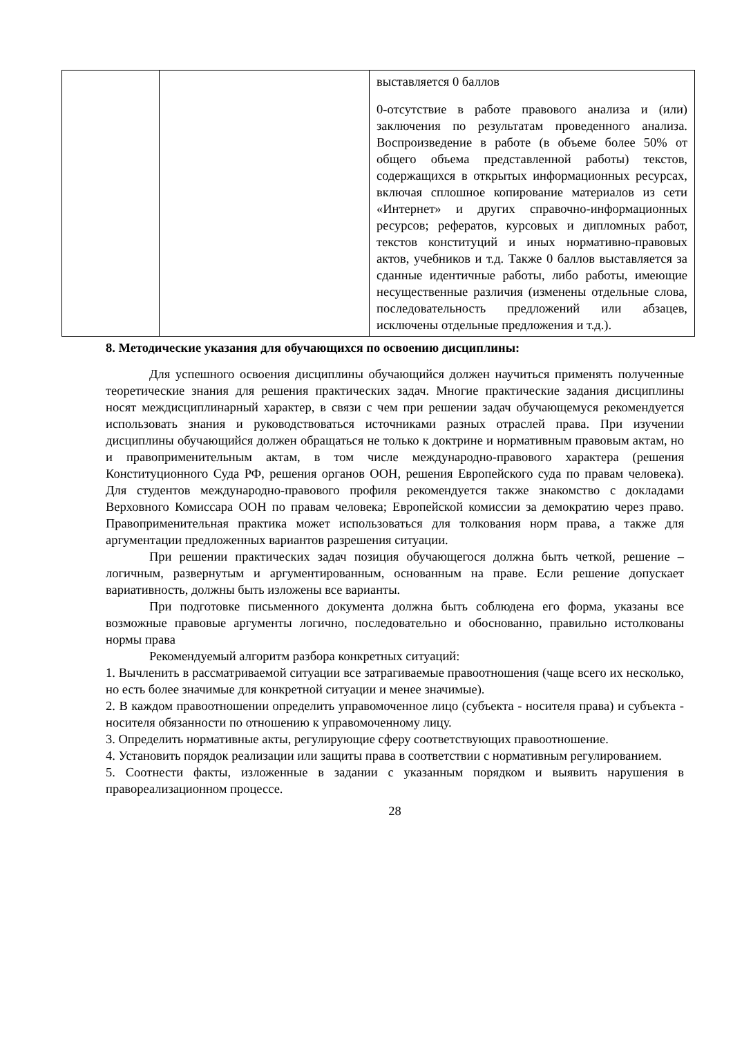| | | выставляется 0 баллов 0-отсутствие в работе правового анализа и (или) заключения по результатам проведенного анализа. Воспроизведение в работе (в объеме более 50% от общего объема представленной работы) текстов, содержащихся в открытых информационных ресурсах, включая сплошное копирование материалов из сети «Интернет» и других справочно-информационных ресурсов; рефератов, курсовых и дипломных работ, текстов конституций и иных нормативно-правовых актов, учебников и т.д. Также 0 баллов выставляется за сданные идентичные работы, либо работы, имеющие несущественные различия (изменены отдельные слова, последовательность предложений или абзацев, исключены отдельные предложения и т.д.). |
8. Методические указания для обучающихся по освоению дисциплины:
Для успешного освоения дисциплины обучающийся должен научиться применять полученные теоретические знания для решения практических задач. Многие практические задания дисциплины носят междисциплинарный характер, в связи с чем при решении задач обучающемуся рекомендуется использовать знания и руководствоваться источниками разных отраслей права. При изучении дисциплины обучающийся должен обращаться не только к доктрине и нормативным правовым актам, но и правоприменительным актам, в том числе международно-правового характера (решения Конституционного Суда РФ, решения органов ООН, решения Европейского суда по правам человека). Для студентов международно-правового профиля рекомендуется также знакомство с докладами Верховного Комиссара ООН по правам человека; Европейской комиссии за демократию через право. Правоприменительная практика может использоваться для толкования норм права, а также для аргументации предложенных вариантов разрешения ситуации.
При решении практических задач позиция обучающегося должна быть четкой, решение – логичным, развернутым и аргументированным, основанным на праве. Если решение допускает вариативность, должны быть изложены все варианты.
При подготовке письменного документа должна быть соблюдена его форма, указаны все возможные правовые аргументы логично, последовательно и обоснованно, правильно истолкованы нормы права
Рекомендуемый алгоритм разбора конкретных ситуаций:
1. Вычленить в рассматриваемой ситуации все затрагиваемые правоотношения (чаще всего их несколько, но есть более значимые для конкретной ситуации и менее значимые).
2. В каждом правоотношении определить управомоченное лицо (субъекта - носителя права) и субъекта - носителя обязанности по отношению к управомоченному лицу.
3. Определить нормативные акты, регулирующие сферу соответствующих правоотношение.
4. Установить порядок реализации или защиты права в соответствии с нормативным регулированием.
5. Соотнести факты, изложенные в задании с указанным порядком и выявить нарушения в правореализационном процессе.
28